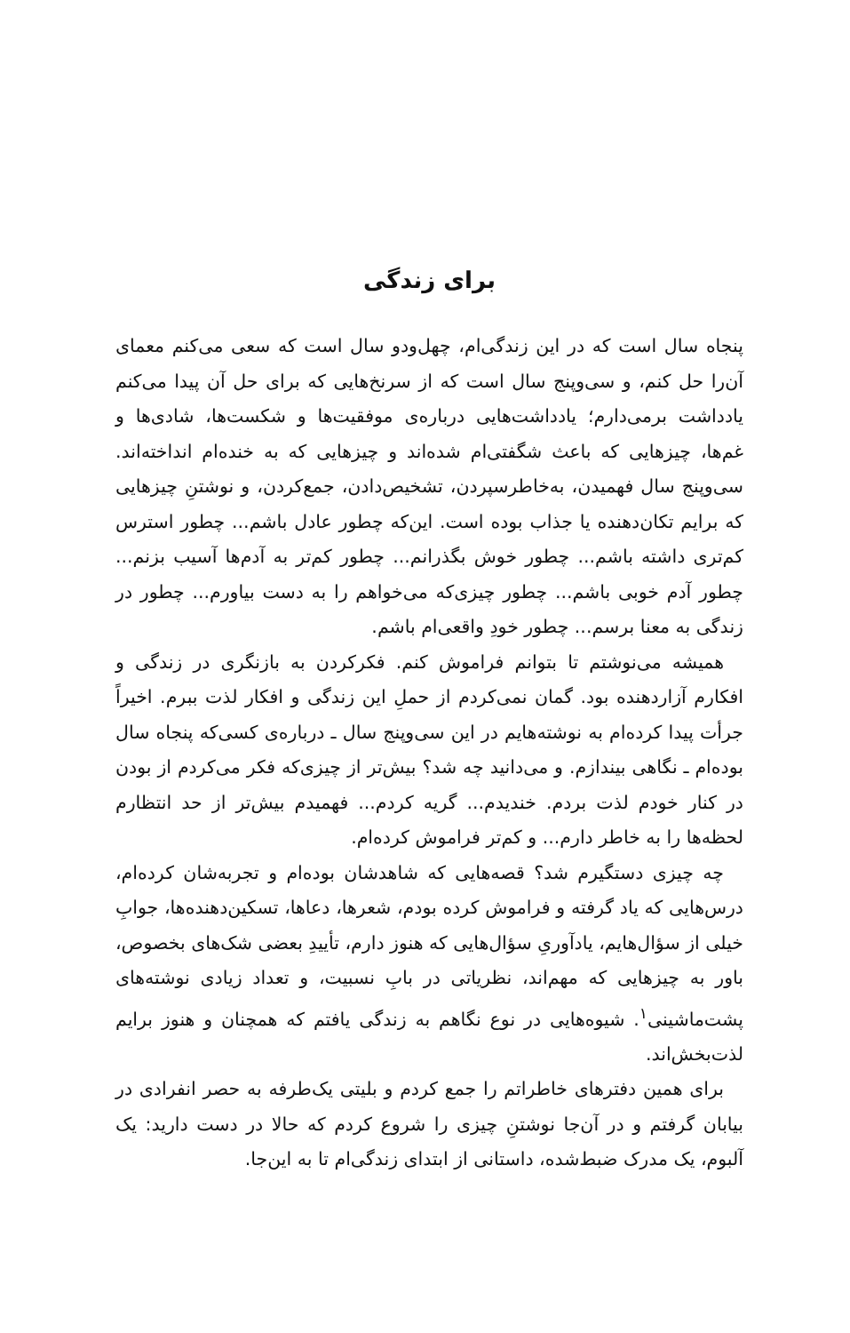برای زندگی
پنجاه سال است که در این زندگی‌ام، چهل‌ودو سال است که سعی می‌کنم معمای آن‌را حل کنم، و سی‌وپنج سال است که از سرنخ‌هایی که برای حل آن پیدا می‌کنم یادداشت برمی‌دارم؛ یادداشت‌هایی درباره‌ی موفقیت‌ها و شکست‌ها، شادی‌ها و غم‌ها، چیزهایی که باعث شگفتی‌ام شده‌اند و چیزهایی که به خنده‌ام انداخته‌اند. سی‌وپنج سال فهمیدن، به‌خاطرسپردن، تشخیص‌دادن، جمع‌کردن، و نوشتنِ چیزهایی که برایم تکان‌دهنده یا جذاب بوده است. این‌که چطور عادل باشم... چطور استرس کم‌تری داشته باشم... چطور خوش بگذرانم... چطور کم‌تر به آدم‌ها آسیب بزنم... چطور آدم خوبی باشم... چطور چیزی‌که می‌خواهم را به دست بیاورم... چطور در زندگی به معنا برسم... چطور خودِ واقعی‌ام باشم.
همیشه می‌نوشتم تا بتوانم فراموش کنم. فکرکردن به بازنگری در زندگی و افکارم آزاردهنده بود. گمان نمی‌کردم از حملِ این زندگی و افکار لذت ببرم. اخیراً جرأت پیدا کرده‌ام به نوشته‌هایم در این سی‌وپنج سال ـ درباره‌ی کسی‌که پنجاه سال بوده‌ام ـ نگاهی بیندازم. و می‌دانید چه شد؟ بیش‌تر از چیزی‌که فکر می‌کردم از بودن در کنار خودم لذت بردم. خندیدم... گریه کردم... فهمیدم بیش‌تر از حد انتظارم لحظه‌ها را به خاطر دارم... و کم‌تر فراموش کرده‌ام.
چه چیزی دستگیرم شد؟ قصه‌هایی که شاهدشان بوده‌ام و تجربه‌شان کرده‌ام، درس‌هایی که یاد گرفته و فراموش کرده بودم، شعرها، دعاها، تسکین‌دهنده‌ها، جوابِ خیلی از سؤال‌هایم، یادآوریِ سؤال‌هایی که هنوز دارم، تأییدِ بعضی شک‌های بخصوص، باور به چیزهایی که مهم‌اند، نظریاتی در بابِ نسبیت، و تعداد زیادی نوشته‌های پشت‌ماشینی<sup>۱</sup>. شیوه‌هایی در نوع نگاهم به زندگی یافتم که همچنان و هنوز برایم لذت‌بخش‌اند.
برای همین دفترهای خاطراتم را جمع کردم و بلیتی یک‌طرفه به حصر انفرادی در بیابان گرفتم و در آن‌جا نوشتنِ چیزی را شروع کردم که حالا در دست دارید: یک آلبوم، یک مدرک ضبط‌شده، داستانی از ابتدای زندگی‌ام تا به این‌جا.